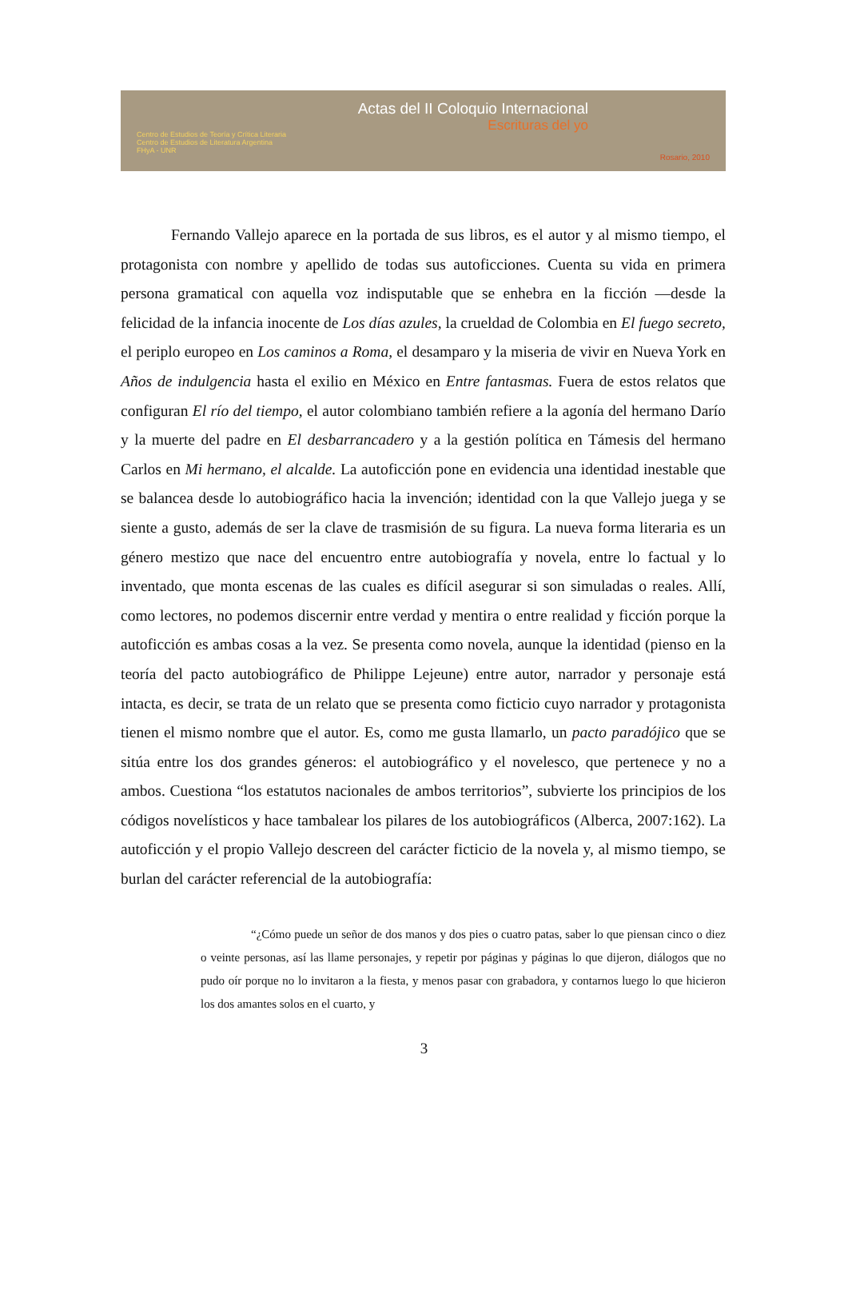Centro de Estudios de Teoría y Crítica Literaria
Centro de Estudios de Literatura Argentina
FHyA - UNR
Actas del II Coloquio Internacional
Escrituras del yo
Rosario, 2010
Fernando Vallejo aparece en la portada de sus libros, es el autor y al mismo tiempo, el protagonista con nombre y apellido de todas sus autoficciones. Cuenta su vida en primera persona gramatical con aquella voz indisputable que se enhebra en la ficción —desde la felicidad de la infancia inocente de Los días azules, la crueldad de Colombia en El fuego secreto, el periplo europeo en Los caminos a Roma, el desamparo y la miseria de vivir en Nueva York en Años de indulgencia hasta el exilio en México en Entre fantasmas. Fuera de estos relatos que configuran El río del tiempo, el autor colombiano también refiere a la agonía del hermano Darío y la muerte del padre en El desbarrancadero y a la gestión política en Támesis del hermano Carlos en Mi hermano, el alcalde. La autoficción pone en evidencia una identidad inestable que se balancea desde lo autobiográfico hacia la invención; identidad con la que Vallejo juega y se siente a gusto, además de ser la clave de trasmisión de su figura. La nueva forma literaria es un género mestizo que nace del encuentro entre autobiografía y novela, entre lo factual y lo inventado, que monta escenas de las cuales es difícil asegurar si son simuladas o reales. Allí, como lectores, no podemos discernir entre verdad y mentira o entre realidad y ficción porque la autoficción es ambas cosas a la vez. Se presenta como novela, aunque la identidad (pienso en la teoría del pacto autobiográfico de Philippe Lejeune) entre autor, narrador y personaje está intacta, es decir, se trata de un relato que se presenta como ficticio cuyo narrador y protagonista tienen el mismo nombre que el autor. Es, como me gusta llamarlo, un pacto paradójico que se sitúa entre los dos grandes géneros: el autobiográfico y el novelesco, que pertenece y no a ambos. Cuestiona “los estatutos nacionales de ambos territorios”, subvierte los principios de los códigos novelísticos y hace tambalear los pilares de los autobiográficos (Alberca, 2007:162). La autoficción y el propio Vallejo descreen del carácter ficticio de la novela y, al mismo tiempo, se burlan del carácter referencial de la autobiografía:
“¿Cómo puede un señor de dos manos y dos pies o cuatro patas, saber lo que piensan cinco o diez o veinte personas, así las llame personajes, y repetir por páginas y páginas lo que dijeron, diálogos que no pudo oír porque no lo invitaron a la fiesta, y menos pasar con grabadora, y contarnos luego lo que hicieron los dos amantes solos en el cuarto, y
3